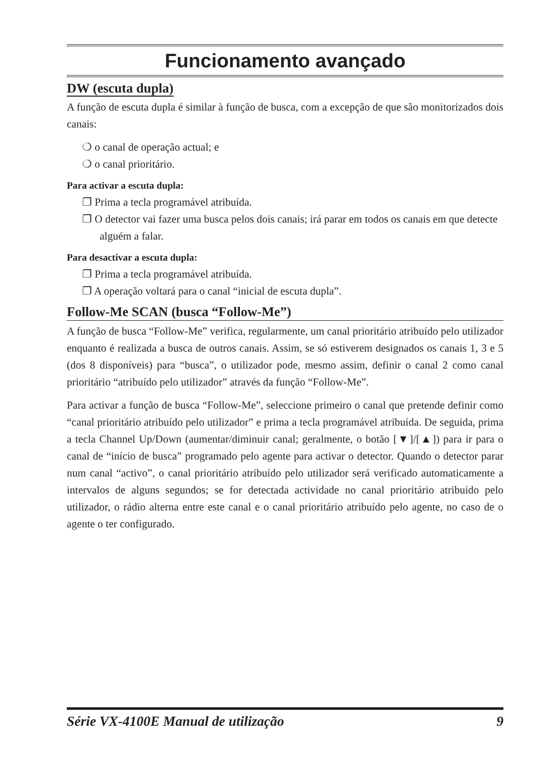Funcionamento avançado
DW (escuta dupla)
A função de escuta dupla é similar à função de busca, com a excepção de que são monitorizados dois canais:
❍ o canal de operação actual; e
❍ o canal prioritário.
Para activar a escuta dupla:
❐ Prima a tecla programável atribuída.
❐ O detector vai fazer uma busca pelos dois canais; irá parar em todos os canais em que detecte alguém a falar.
Para desactivar a escuta dupla:
❐ Prima a tecla programável atribuída.
❐ A operação voltará para o canal “inicial de escuta dupla”.
Follow-Me SCAN (busca “Follow-Me”)
A função de busca “Follow-Me” verifica, regularmente, um canal prioritário atribuído pelo utilizador enquanto é realizada a busca de outros canais. Assim, se só estiverem designados os canais 1, 3 e 5 (dos 8 disponíveis) para “busca”, o utilizador pode, mesmo assim, definir o canal 2 como canal prioritário “atribuído pelo utilizador” através da função “Follow-Me”.
Para activar a função de busca “Follow-Me”, seleccione primeiro o canal que pretende definir como “canal prioritário atribuído pelo utilizador” e prima a tecla programável atribuída. De seguida, prima a tecla Channel Up/Down (aumentar/diminuir canal; geralmente, o botão [▼]/[▲]) para ir para o canal de “início de busca” programado pelo agente para activar o detector. Quando o detector parar num canal “activo”, o canal prioritário atribuído pelo utilizador será verificado automaticamente a intervalos de alguns segundos; se for detectada actividade no canal prioritário atribuído pelo utilizador, o rádio alterna entre este canal e o canal prioritário atribuído pelo agente, no caso de o agente o ter configurado.
Série VX-4100E Manual de utilização 9